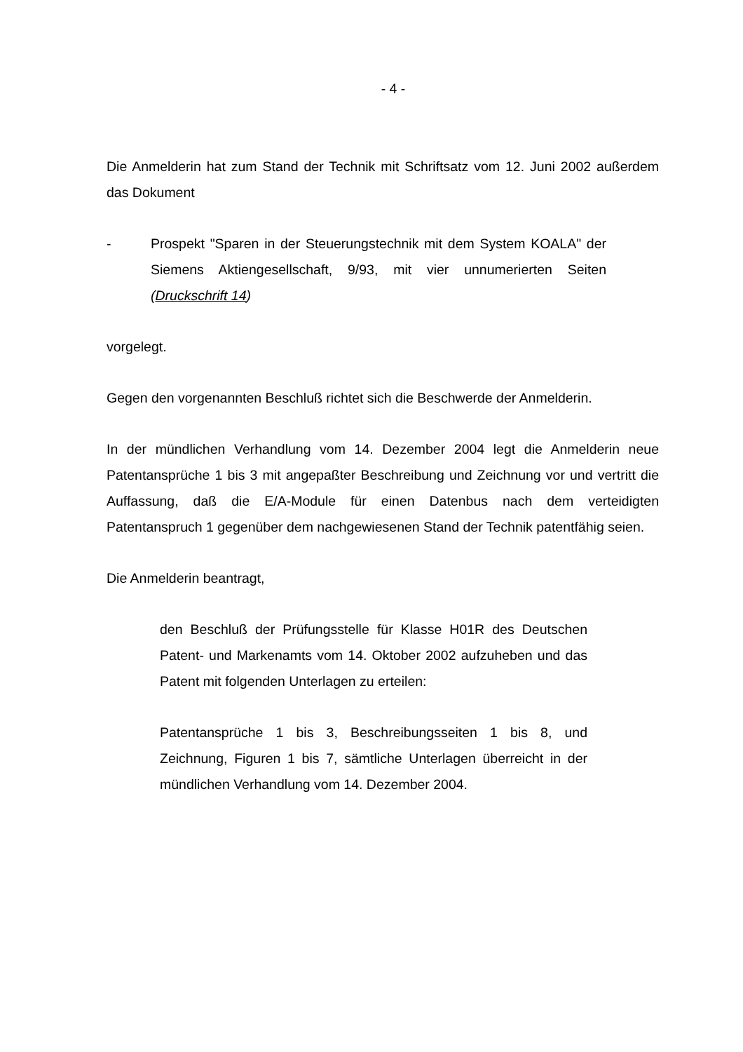- 4 -
Die Anmelderin hat zum Stand der Technik mit Schriftsatz vom 12. Juni 2002 außerdem das Dokument
- Prospekt "Sparen in der Steuerungstechnik mit dem System KOALA" der Siemens Aktiengesellschaft, 9/93, mit vier unnumerierten Seiten (Druckschrift 14)
vorgelegt.
Gegen den vorgenannten Beschluß richtet sich die Beschwerde der Anmelderin.
In der mündlichen Verhandlung vom 14. Dezember 2004 legt die Anmelderin neue Patentansprüche 1 bis 3 mit angepaßter Beschreibung und Zeichnung vor und vertritt die Auffassung, daß die E/A-Module für einen Datenbus nach dem verteidigten Patentanspruch 1 gegenüber dem nachgewiesenen Stand der Technik patentfähig seien.
Die Anmelderin beantragt,
den Beschluß der Prüfungsstelle für Klasse H01R des Deutschen Patent- und Markenamts vom 14. Oktober 2002 aufzuheben und das Patent mit folgenden Unterlagen zu erteilen:
Patentansprüche 1 bis 3, Beschreibungsseiten 1 bis 8, und Zeichnung, Figuren 1 bis 7, sämtliche Unterlagen überreicht in der mündlichen Verhandlung vom 14. Dezember 2004.